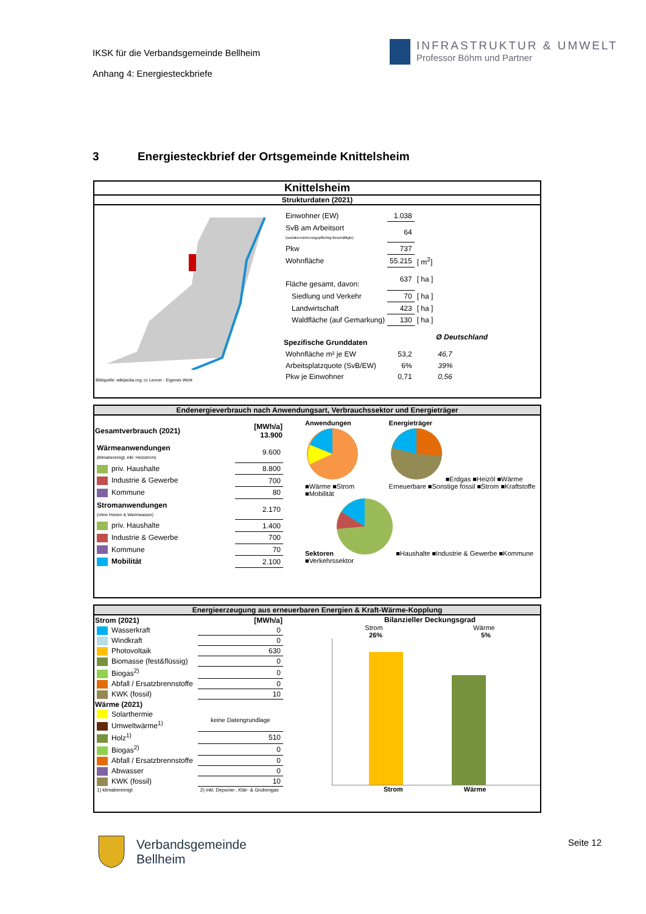IKSK für die Verbandsgemeinde Bellheim
Anhang 4: Energiesteckbriefe
INFRASTRUKTUR & UMWELT
Professor Böhm und Partner
3 Energiesteckbrief der Ortsgemeinde Knittelsheim
Knittelsheim
Strukturdaten (2021)
Bildquelle: wikipedia.org; cc Lencer - Eigenes Werk
| Einwohner (EW) | 1.038 | | |
| SvB am Arbeitsort (sozialversicherungspflichtig Beschäftigte) | 64 | | |
| Pkw | 737 | | |
| Wohnfläche | 55.215 | [ m<sup>2</sup>] | |
| Fläche gesamt, davon: | 637 | [ ha ] | |
| Siedlung und Verkehr | 70 | [ ha ] | |
| Landwirtschaft | 423 | [ ha ] | |
| Waldfläche (auf Gemarkung) | 130 | [ ha ] | |
| Spezifische Grunddaten | | | Ø Deutschland |
| Wohnfläche m² je EW | 53,2 | | 46,7 |
| Arbeitsplatzquote (SvB/EW) | 6% | | 39% |
| Pkw je Einwohner | 0,71 | | 0,56 |
Endenergieverbrauch nach Anwendungsart, Verbrauchssektor und Energieträger
| Gesamtverbrauch (2021) | [MWh/a] 13.900 |
| --- | --- |
| Wärmeanwendungen (klimabereinigt, inkl. Heizstrom) | 9.600 |
| priv. Haushalte | 8.800 |
| Industrie & Gewerbe | 700 |
| Kommune | 80 |
| Stromanwendungen (ohne Heizen & Warmwasser) | 2.170 |
| priv. Haushalte | 1.400 |
| Industrie & Gewerbe | 700 |
| Kommune | 70 |
| Mobilität | 2.100 |
Anwendungen
■Wärme ■Strom ■Mobilität
Energieträger
■Erdgas ■Heizöl ■Wärme Erneuerbare ■Sonstige fossil ■Strom ■Kraftstoffe
Sektoren ■Haushalte ■Industrie & Gewerbe ■Kommune ■Verkehrssektor
Energieerzeugung aus erneuerbaren Energien & Kraft-Wärme-Kopplung
| Strom (2021) | [MWh/a] |
| --- | --- |
| Wasserkraft | 0 |
| Windkraft | 0 |
| Photovoltaik | 630 |
| Biomasse (fest&flüssig) | 0 |
| Biogas<sup>2)</sup> | 0 |
| Abfall / Ersatzbrennstoffe | 0 |
| KWK (fossil) | 10 |
| Wärme (2021) | |
| Solarthermie | keine Datengrundlage |
| Umweltwärme<sup>1)</sup> | |
| Holz<sup>1)</sup> | 510 |
| Biogas<sup>2)</sup> | 0 |
| Abfall / Ersatzbrennstoffe | 0 |
| Abwasser | 0 |
| KWK (fossil) | 10 |
| 1) klimabereinigt | 2) inkl. Deponie-, Klär- & Grubengas |
Bilanzieller Deckungsgrad
Strom Wärme
26% 5%
Strom Wärme
Verbandsgemeinde
Bellheim
Seite 12